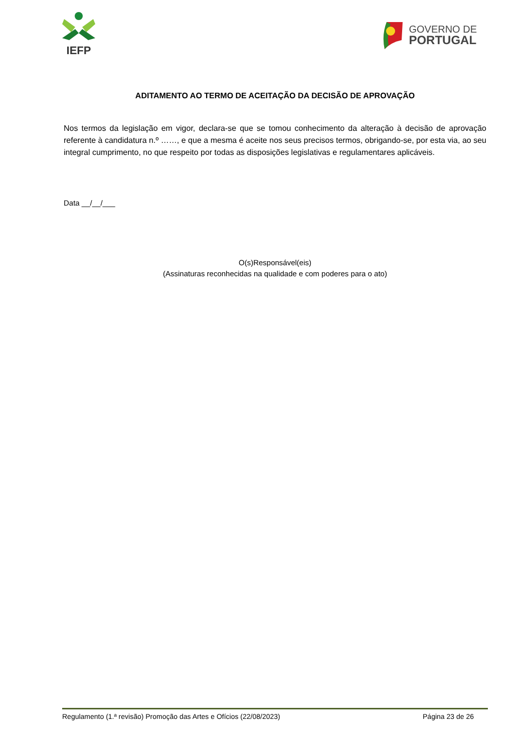IEFP
GOVERNO DE
PORTUGAL
ADITAMENTO AO TERMO DE ACEITAÇÃO DA DECISÃO DE APROVAÇÃO
Nos termos da legislação em vigor, declara-se que se tomou conhecimento da alteração à decisão de aprovação referente à candidatura n.º ……, e que a mesma é aceite nos seus precisos termos, obrigando-se, por esta via, ao seu integral cumprimento, no que respeito por todas as disposições legislativas e regulamentares aplicáveis.
Data __/__/___
O(s)Responsável(eis)
(Assinaturas reconhecidas na qualidade e com poderes para o ato)
Regulamento (1.ª revisão) Promoção das Artes e Ofícios (22/08/2023) Página 23 de 26